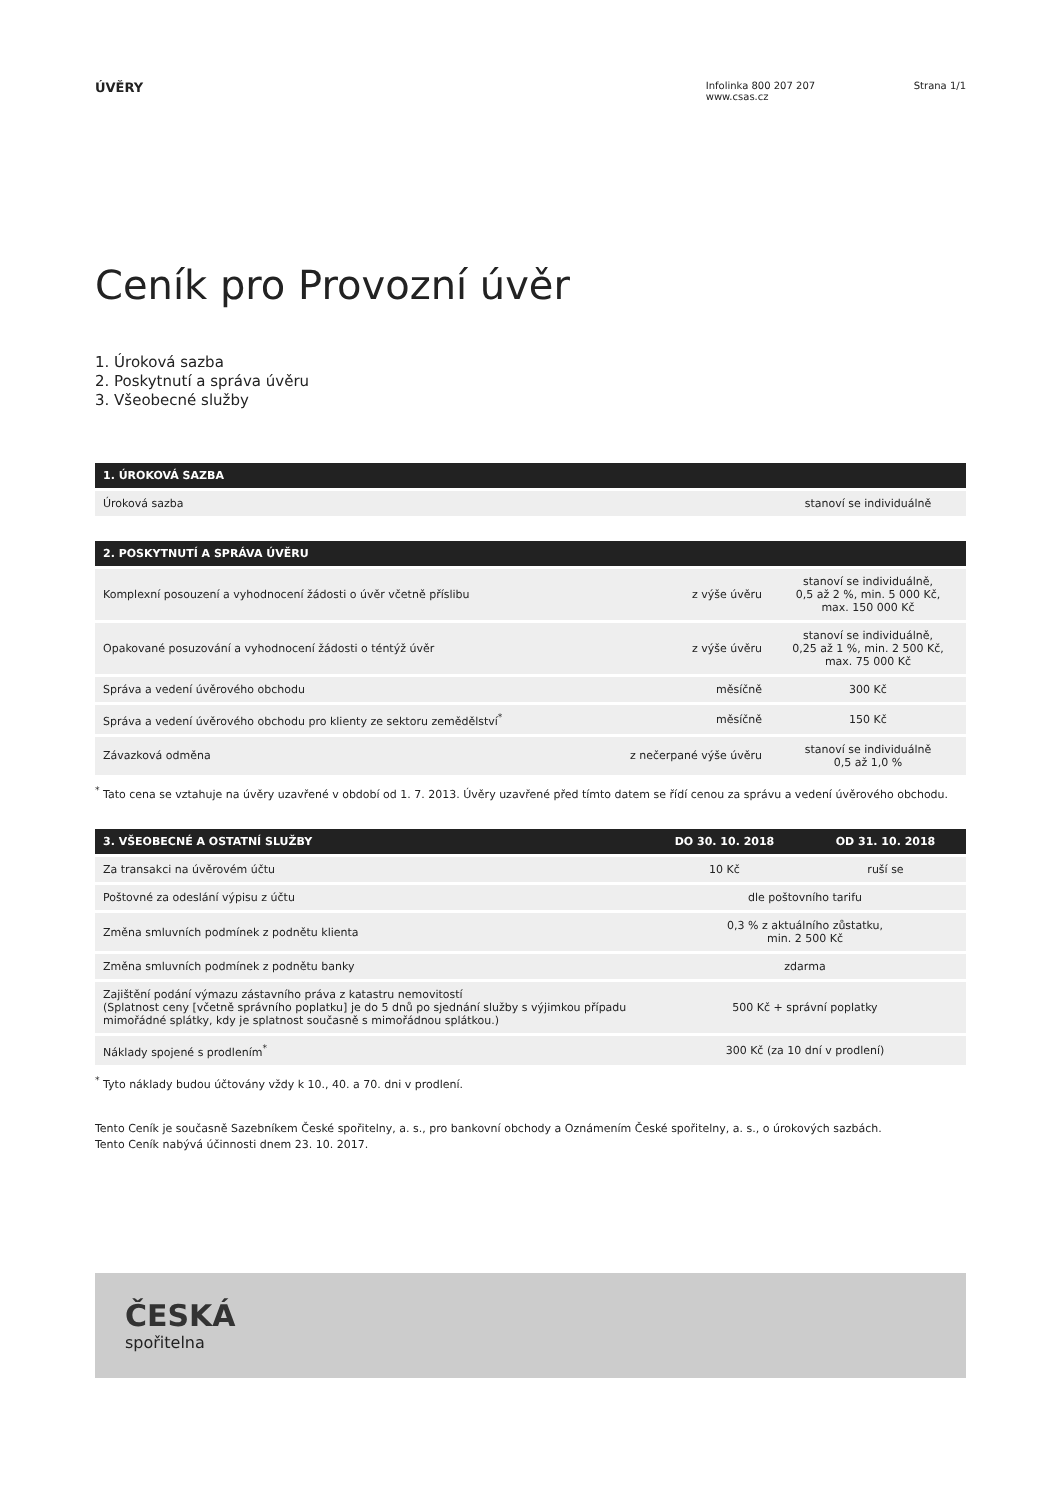ÚVĚRY
Infolinka 800 207 207
www.csas.cz
Strana 1/1
Ceník pro Provozní úvěr
1. Úroková sazba
2. Poskytnutí a správa úvěru
3. Všeobecné služby
| 1. ÚROKOVÁ SAZBA | |
| --- | --- |
| Úroková sazba | stanoví se individuálně |
| 2. POSKYTNUTÍ A SPRÁVA ÚVĚRU | | |
| --- | --- | --- |
| Komplexní posouzení a vyhodnocení žádosti o úvěr včetně příslibu | z výše úvěru | stanoví se individuálně, 0,5 až 2 %, min. 5 000 Kč, max. 150 000 Kč |
| Opakované posuzování a vyhodnocení žádosti o téntýž úvěr | z výše úvěru | stanoví se individuálně, 0,25 až 1 %, min. 2 500 Kč, max. 75 000 Kč |
| Správa a vedení úvěrového obchodu | měsíčně | 300 Kč |
| Správa a vedení úvěrového obchodu pro klienty ze sektoru zemědělství<sup>*</sup> | měsíčně | 150 Kč |
| Závazková odměna | z nečerpané výše úvěru | stanoví se individuálně 0,5 až 1,0 % |
<sup>*</sup> Tato cena se vztahuje na úvěry uzavřené v období od 1. 7. 2013. Úvěry uzavřené před tímto datem se řídí cenou za správu a vedení úvěrového obchodu.
| 3. VŠEOBECNÉ A OSTATNÍ SLUŽBY | DO 30. 10. 2018 | OD 31. 10. 2018 |
| --- | --- | --- |
| Za transakci na úvěrovém účtu | 10 Kč | ruší se |
| Poštovné za odeslání výpisu z účtu | dle poštovního tarifu | |
| Změna smluvních podmínek z podnětu klienta | 0,3 % z aktuálního zůstatku, min. 2 500 Kč | |
| Změna smluvních podmínek z podnětu banky | zdarma | |
| Zajištění podání výmazu zástavního práva z katastru nemovitostí (Splatnost ceny [včetně správního poplatku] je do 5 dnů po sjednání služby s výjimkou případu mimořádné splátky, kdy je splatnost současně s mimořádnou splátkou.) | 500 Kč + správní poplatky | |
| Náklady spojené s prodlením<sup>*</sup> | 300 Kč (za 10 dní v prodlení) | |
<sup>*</sup> Tyto náklady budou účtovány vždy k 10., 40. a 70. dni v prodlení.
Tento Ceník je současně Sazebníkem České spořitelny, a. s., pro bankovní obchody a Oznámením České spořitelny, a. s., o úrokových sazbách.
Tento Ceník nabývá účinnosti dnem 23. 10. 2017.
ČESKÁ
spořitelna